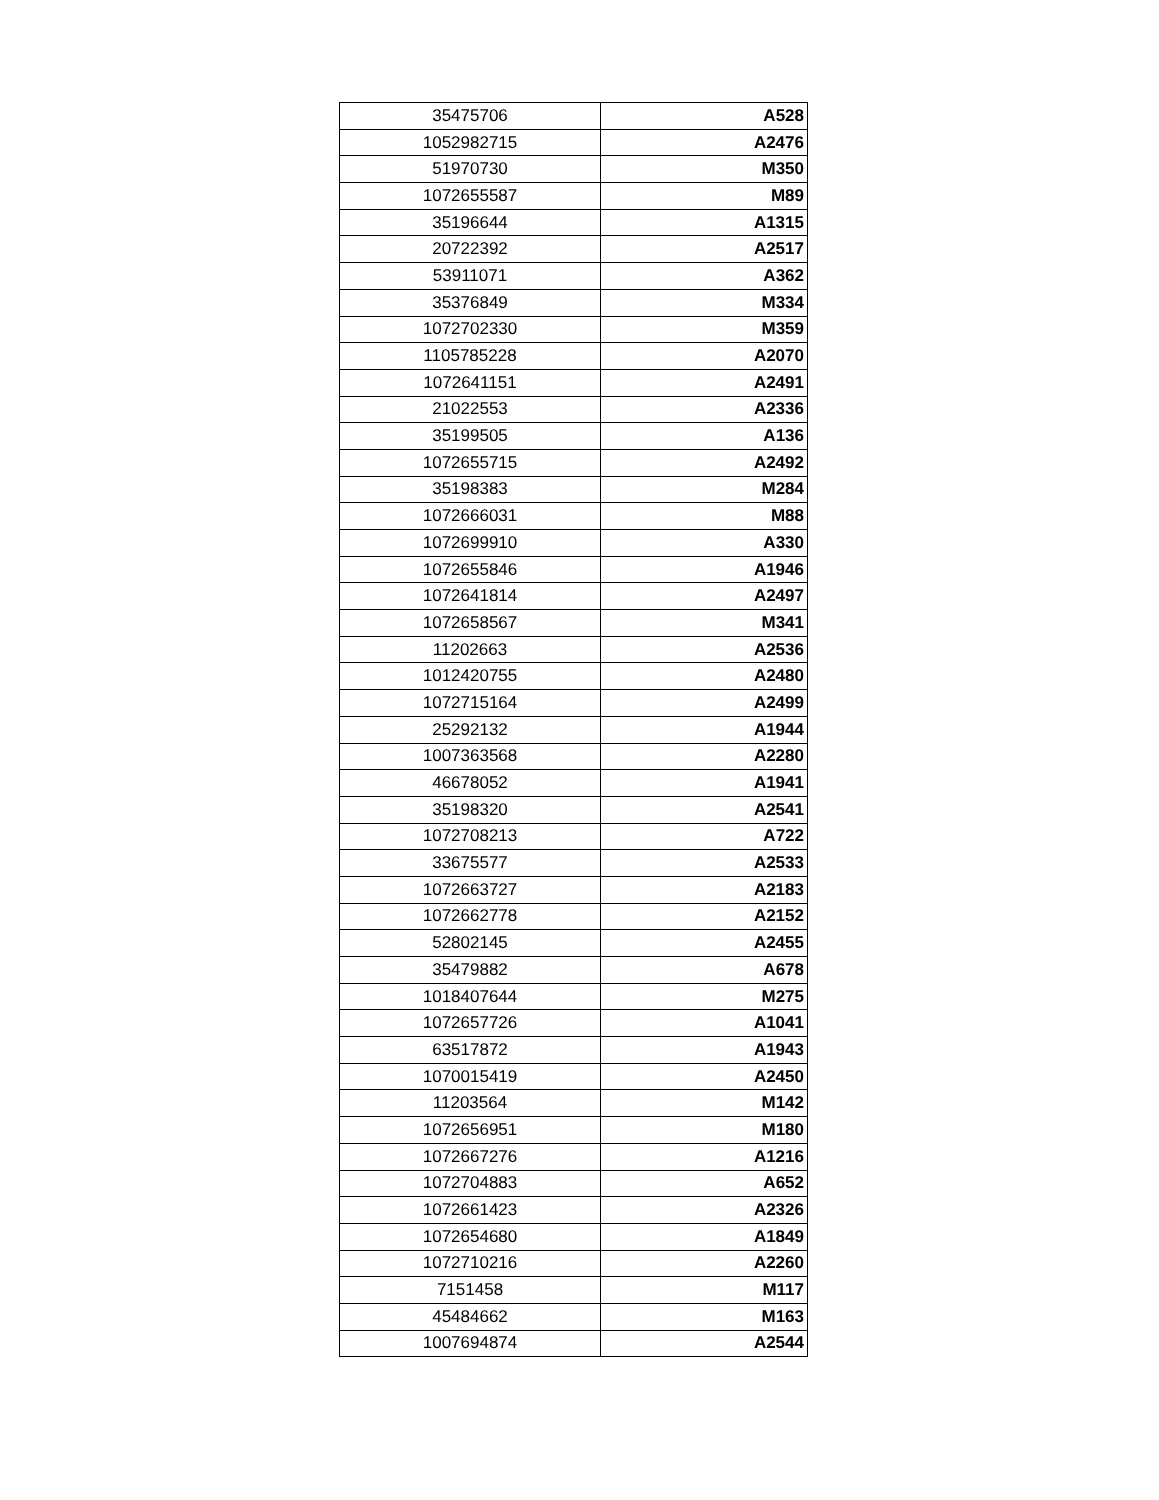| 35475706 | A528 |
| 1052982715 | A2476 |
| 51970730 | M350 |
| 1072655587 | M89 |
| 35196644 | A1315 |
| 20722392 | A2517 |
| 53911071 | A362 |
| 35376849 | M334 |
| 1072702330 | M359 |
| 1105785228 | A2070 |
| 1072641151 | A2491 |
| 21022553 | A2336 |
| 35199505 | A136 |
| 1072655715 | A2492 |
| 35198383 | M284 |
| 1072666031 | M88 |
| 1072699910 | A330 |
| 1072655846 | A1946 |
| 1072641814 | A2497 |
| 1072658567 | M341 |
| 11202663 | A2536 |
| 1012420755 | A2480 |
| 1072715164 | A2499 |
| 25292132 | A1944 |
| 1007363568 | A2280 |
| 46678052 | A1941 |
| 35198320 | A2541 |
| 1072708213 | A722 |
| 33675577 | A2533 |
| 1072663727 | A2183 |
| 1072662778 | A2152 |
| 52802145 | A2455 |
| 35479882 | A678 |
| 1018407644 | M275 |
| 1072657726 | A1041 |
| 63517872 | A1943 |
| 1070015419 | A2450 |
| 11203564 | M142 |
| 1072656951 | M180 |
| 1072667276 | A1216 |
| 1072704883 | A652 |
| 1072661423 | A2326 |
| 1072654680 | A1849 |
| 1072710216 | A2260 |
| 7151458 | M117 |
| 45484662 | M163 |
| 1007694874 | A2544 |